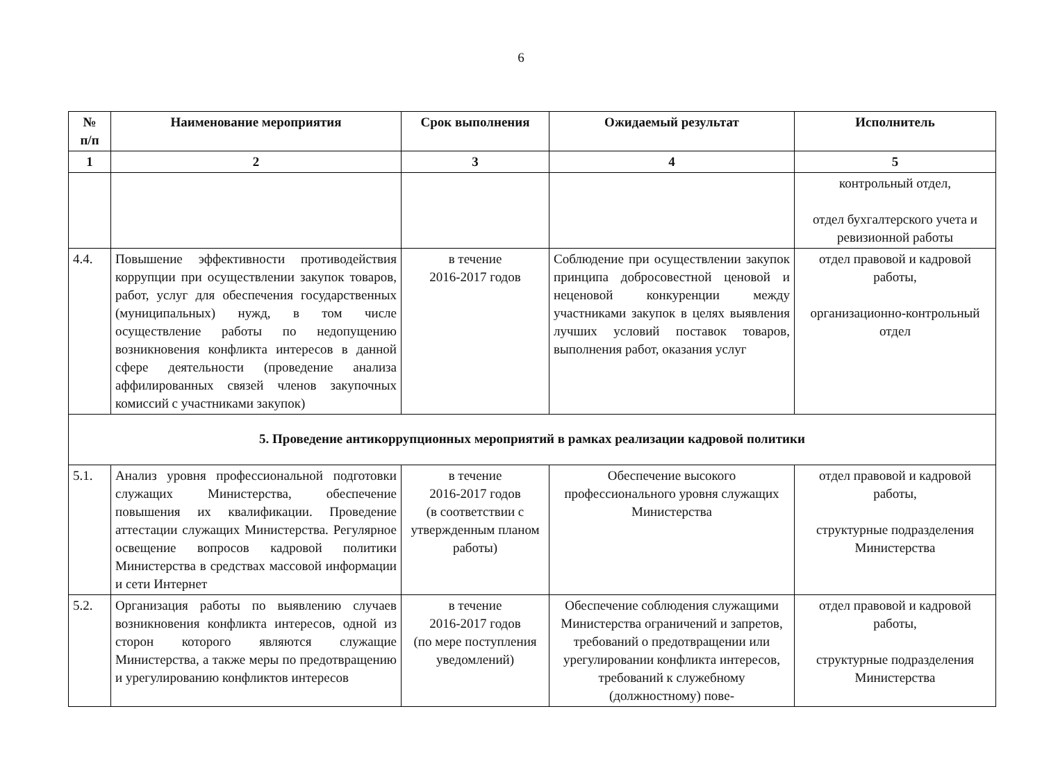6
| № п/п | Наименование мероприятия | Срок выполнения | Ожидаемый результат | Исполнитель |
| --- | --- | --- | --- | --- |
| 1 | 2 | 3 | 4 | 5 |
| | | | | контрольный отдел, отдел бухгалтерского учета и ревизионной работы |
| 4.4. | Повышение эффективности противодействия коррупции при осуществлении закупок товаров, работ, услуг для обеспечения государственных (муниципальных) нужд, в том числе осуществление работы по недопущению возникновения конфликта интересов в данной сфере деятельности (проведение анализа аффилированных связей членов закупочных комиссий с участниками закупок) | в течение 2016-2017 годов | Соблюдение при осуществлении закупок принципа добросовестной ценовой и неценовой конкуренции между участниками закупок в целях выявления лучших условий поставок товаров, выполнения работ, оказания услуг | отдел правовой и кадровой работы, организационно-контрольный отдел |
| 5. Проведение антикоррупционных мероприятий в рамках реализации кадровой политики | | | | |
| 5.1. | Анализ уровня профессиональной подготовки служащих Министерства, обеспечение повышения их квалификации. Проведение аттестации служащих Министерства. Регулярное освещение вопросов кадровой политики Министерства в средствах массовой информации и сети Интернет | в течение 2016-2017 годов (в соответствии с утвержденным планом работы) | Обеспечение высокого профессионального уровня служащих Министерства | отдел правовой и кадровой работы, структурные подразделения Министерства |
| 5.2. | Организация работы по выявлению случаев возникновения конфликта интересов, одной из сторон которого являются служащие Министерства, а также меры по предотвращению и урегулированию конфликтов интересов | в течение 2016-2017 годов (по мере поступления уведомлений) | Обеспечение соблюдения служащими Министерства ограничений и запретов, требований о предотвращении или урегулировании конфликта интересов, требований к служебному (должностному) пове- | отдел правовой и кадровой работы, структурные подразделения Министерства |